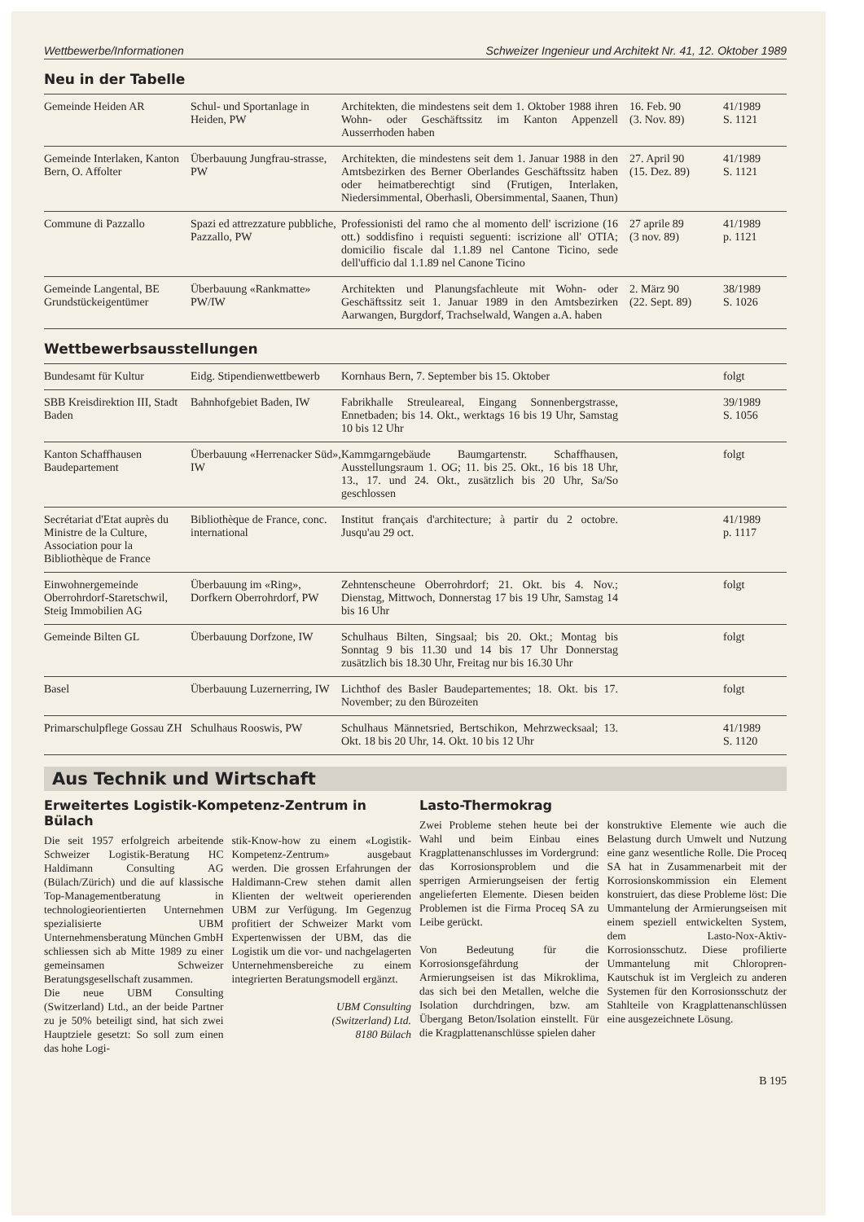Wettbewerbe/Informationen Schweizer Ingenieur und Architekt Nr. 41, 12. Oktober 1989
Neu in der Tabelle
| Gemeinde Heiden AR | Schul- und Sportanlage in Heiden, PW | Architekten, die mindestens seit dem 1. Oktober 1988 ihren Wohn- oder Geschäftssitz im Kanton Appenzell Ausserrhoden haben | 16. Feb. 90 (3. Nov. 89) | 41/1989 S. 1121 |
| Gemeinde Interlaken, Kanton Bern, O. Affolter | Überbauung Jungfrau-strasse, PW | Architekten, die mindestens seit dem 1. Januar 1988 in den Amtsbezirken des Berner Oberlandes Geschäftssitz haben oder heimatberechtigt sind (Frutigen, Interlaken, Niedersimmental, Oberhasli, Obersimmental, Saanen, Thun) | 27. April 90 (15. Dez. 89) | 41/1989 S. 1121 |
| Commune di Pazzallo | Spazi ed attrezzature pubbliche, Pazzallo, PW | Professionisti del ramo che al momento dell' iscrizione (16 ott.) soddisfino i requisti seguenti: iscrizione all' OTIA; domicilio fiscale dal 1.1.89 nel Cantone Ticino, sede dell'ufficio dal 1.1.89 nel Canone Ticino | 27 aprile 89 (3 nov. 89) | 41/1989 p. 1121 |
| Gemeinde Langental, BE Grundstückeigentümer | Überbauung «Rankmatte» PW/IW | Architekten und Planungsfachleute mit Wohn- oder Geschäftssitz seit 1. Januar 1989 in den Amtsbezirken Aarwangen, Burgdorf, Trachselwald, Wangen a.A. haben | 2. März 90 (22. Sept. 89) | 38/1989 S. 1026 |
Wettbewerbsausstellungen
| Bundesamt für Kultur | Eidg. Stipendienwettbewerb | Kornhaus Bern, 7. September bis 15. Oktober | | folgt |
| SBB Kreisdirektion III, Stadt Baden | Bahnhofgebiet Baden, IW | Fabrikhalle Streuleareal, Eingang Sonnenbergstrasse, Ennetbaden; bis 14. Okt., werktags 16 bis 19 Uhr, Samstag 10 bis 12 Uhr | | 39/1989 S. 1056 |
| Kanton Schaffhausen Baudepartement | Überbauung «Herrenacker Süd», IW | Kammgarngebäude Baumgartenstr. Schaffhausen, Ausstellungsraum 1. OG; 11. bis 25. Okt., 16 bis 18 Uhr, 13., 17. und 24. Okt., zusätzlich bis 20 Uhr, Sa/So geschlossen | | folgt |
| Secrétariat d'Etat auprès du Ministre de la Culture, Association pour la Bibliothèque de France | Bibliothèque de France, conc. international | Institut français d'architecture; à partir du 2 octobre. Jusqu'au 29 oct. | | 41/1989 p. 1117 |
| Einwohnergemeinde Oberrohrdorf-Staretschwil, Steig Immobilien AG | Überbauung im «Ring», Dorfkern Oberrohrdorf, PW | Zehntenscheune Oberrohrdorf; 21. Okt. bis 4. Nov.; Dienstag, Mittwoch, Donnerstag 17 bis 19 Uhr, Samstag 14 bis 16 Uhr | | folgt |
| Gemeinde Bilten GL | Überbauung Dorfzone, IW | Schulhaus Bilten, Singsaal; bis 20. Okt.; Montag bis Sonntag 9 bis 11.30 und 14 bis 17 Uhr Donnerstag zusätzlich bis 18.30 Uhr, Freitag nur bis 16.30 Uhr | | folgt |
| Basel | Überbauung Luzernerring, IW | Lichthof des Basler Baudepartementes; 18. Okt. bis 17. November; zu den Bürozeiten | | folgt |
| Primarschulpflege Gossau ZH | Schulhaus Rooswis, PW | Schulhaus Männetsried, Bertschikon, Mehrzwecksaal; 13. Okt. 18 bis 20 Uhr, 14. Okt. 10 bis 12 Uhr | | 41/1989 S. 1120 |
Aus Technik und Wirtschaft
Erweitertes Logistik-Kompetenz-Zentrum in Bülach
Die seit 1957 erfolgreich arbeitende Schweizer Logistik-Beratung HC Haldimann Consulting AG (Bülach/Zürich) und die auf klassische Top-Managementberatung in technologieorientierten Unternehmen spezialisierte UBM Unternehmensberatung München GmbH schliessen sich ab Mitte 1989 zu einer gemeinsamen Schweizer Beratungsgesellschaft zusammen.
Die neue UBM Consulting (Switzerland) Ltd., an der beide Partner zu je 50% beteiligt sind, hat sich zwei Hauptziele gesetzt: So soll zum einen das hohe Logi-
stik-Know-how zu einem «Logistik-Kompetenz-Zentrum» ausgebaut werden. Die grossen Erfahrungen der Haldimann-Crew stehen damit allen Klienten der weltweit operierenden UBM zur Verfügung. Im Gegenzug profitiert der Schweizer Markt vom Expertenwissen der UBM, das die Logistik um die vor- und nachgelagerten Unternehmensbereiche zu einem integrierten Beratungsmodell ergänzt.
UBM Consulting
(Switzerland) Ltd.
8180 Bülach
Lasto-Thermokrag
Zwei Probleme stehen heute bei der Wahl und beim Einbau eines Kragplattenanschlusses im Vordergrund: das Korrosionsproblem und die sperrigen Armierungseisen der fertig angelieferten Elemente. Diesen beiden Problemen ist die Firma Proceq SA zu Leibe gerückt.
Von Bedeutung für die Korrosionsgefährdung der Armierungseisen ist das Mikroklima, das sich bei den Metallen, welche die Isolation durchdringen, bzw. am Übergang Beton/Isolation einstellt. Für die Kragplattenanschlüsse spielen daher
konstruktive Elemente wie auch die Belastung durch Umwelt und Nutzung eine ganz wesentliche Rolle. Die Proceq SA hat in Zusammenarbeit mit der Korrosionskommission ein Element konstruiert, das diese Probleme löst: Die Ummantelung der Armierungseisen mit einem speziell entwickelten System, dem Lasto-Nox-Aktiv-Korrosionsschutz. Diese profilierte Ummantelung mit Chloropren-Kautschuk ist im Vergleich zu anderen Systemen für den Korrosionsschutz der Stahlteile von Kragplattenanschlüssen eine ausgezeichnete Lösung.
B 195